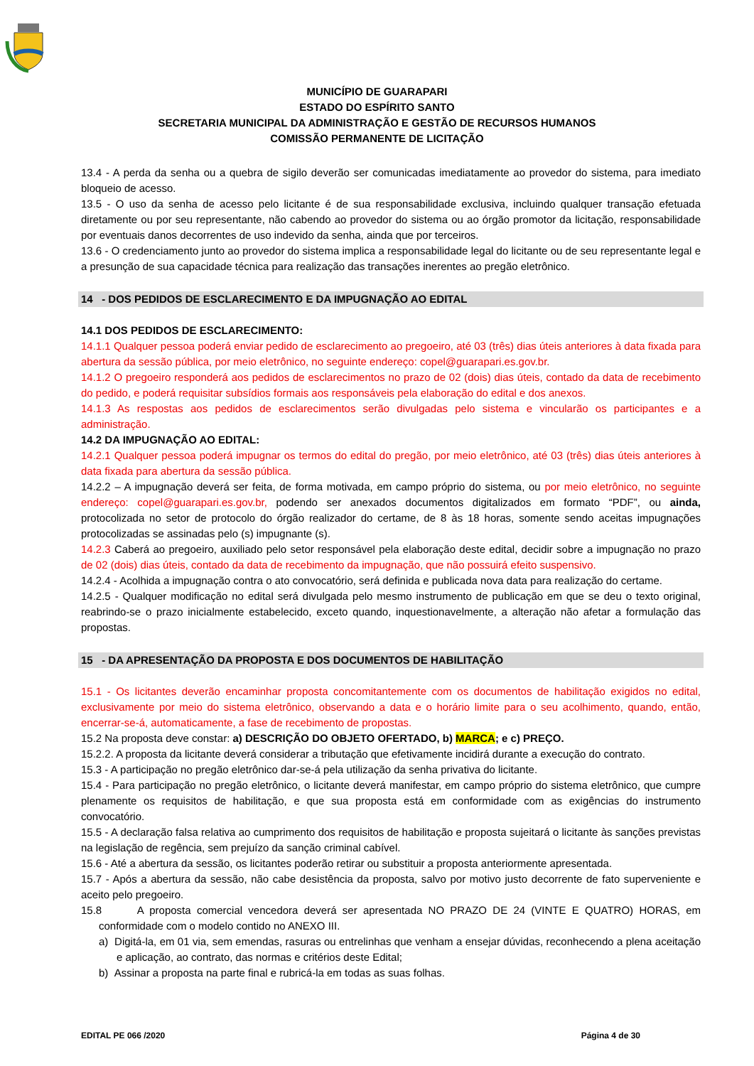MUNICÍPIO DE GUARAPARI
ESTADO DO ESPÍRITO SANTO
SECRETARIA MUNICIPAL DA ADMINISTRAÇÃO E GESTÃO DE RECURSOS HUMANOS
COMISSÃO PERMANENTE DE LICITAÇÃO
13.4 - A perda da senha ou a quebra de sigilo deverão ser comunicadas imediatamente ao provedor do sistema, para imediato bloqueio de acesso.
13.5 - O uso da senha de acesso pelo licitante é de sua responsabilidade exclusiva, incluindo qualquer transação efetuada diretamente ou por seu representante, não cabendo ao provedor do sistema ou ao órgão promotor da licitação, responsabilidade por eventuais danos decorrentes de uso indevido da senha, ainda que por terceiros.
13.6 - O credenciamento junto ao provedor do sistema implica a responsabilidade legal do licitante ou de seu representante legal e a presunção de sua capacidade técnica para realização das transações inerentes ao pregão eletrônico.
14 - DOS PEDIDOS DE ESCLARECIMENTO E DA IMPUGNAÇÃO AO EDITAL
14.1 DOS PEDIDOS DE ESCLARECIMENTO:
14.1.1 Qualquer pessoa poderá enviar pedido de esclarecimento ao pregoeiro, até 03 (três) dias úteis anteriores à data fixada para abertura da sessão pública, por meio eletrônico, no seguinte endereço: copel@guarapari.es.gov.br.
14.1.2 O pregoeiro responderá aos pedidos de esclarecimentos no prazo de 02 (dois) dias úteis, contado da data de recebimento do pedido, e poderá requisitar subsídios formais aos responsáveis pela elaboração do edital e dos anexos.
14.1.3 As respostas aos pedidos de esclarecimentos serão divulgadas pelo sistema e vincularão os participantes e a administração.
14.2 DA IMPUGNAÇÃO AO EDITAL:
14.2.1 Qualquer pessoa poderá impugnar os termos do edital do pregão, por meio eletrônico, até 03 (três) dias úteis anteriores à data fixada para abertura da sessão pública.
14.2.2 – A impugnação deverá ser feita, de forma motivada, em campo próprio do sistema, ou por meio eletrônico, no seguinte endereço: copel@guarapari.es.gov.br, podendo ser anexados documentos digitalizados em formato “PDF”, ou ainda, protocolizada no setor de protocolo do órgão realizador do certame, de 8 às 18 horas, somente sendo aceitas impugnações protocolizadas se assinadas pelo (s) impugnante (s).
14.2.3 Caberá ao pregoeiro, auxiliado pelo setor responsável pela elaboração deste edital, decidir sobre a impugnação no prazo de 02 (dois) dias úteis, contado da data de recebimento da impugnação, que não possuirá efeito suspensivo.
14.2.4 - Acolhida a impugnação contra o ato convocatório, será definida e publicada nova data para realização do certame.
14.2.5 - Qualquer modificação no edital será divulgada pelo mesmo instrumento de publicação em que se deu o texto original, reabrindo-se o prazo inicialmente estabelecido, exceto quando, inquestionavelmente, a alteração não afetar a formulação das propostas.
15 - DA APRESENTAÇÃO DA PROPOSTA E DOS DOCUMENTOS DE HABILITAÇÃO
15.1 - Os licitantes deverão encaminhar proposta concomitantemente com os documentos de habilitação exigidos no edital, exclusivamente por meio do sistema eletrônico, observando a data e o horário limite para o seu acolhimento, quando, então, encerrar-se-á, automaticamente, a fase de recebimento de propostas.
15.2 Na proposta deve constar: a) DESCRIÇÃO DO OBJETO OFERTADO, b) MARCA; e c) PREÇO.
15.2.2. A proposta da licitante deverá considerar a tributação que efetivamente incidirá durante a execução do contrato.
15.3 - A participação no pregão eletrônico dar-se-á pela utilização da senha privativa do licitante.
15.4 - Para participação no pregão eletrônico, o licitante deverá manifestar, em campo próprio do sistema eletrônico, que cumpre plenamente os requisitos de habilitação, e que sua proposta está em conformidade com as exigências do instrumento convocatório.
15.5 - A declaração falsa relativa ao cumprimento dos requisitos de habilitação e proposta sujeitará o licitante às sanções previstas na legislação de regência, sem prejuízo da sanção criminal cabível.
15.6 - Até a abertura da sessão, os licitantes poderão retirar ou substituir a proposta anteriormente apresentada.
15.7 - Após a abertura da sessão, não cabe desistência da proposta, salvo por motivo justo decorrente de fato superveniente e aceito pelo pregoeiro.
15.8 A proposta comercial vencedora deverá ser apresentada NO PRAZO DE 24 (VINTE E QUATRO) HORAS, em conformidade com o modelo contido no ANEXO III.
a) Digitá-la, em 01 via, sem emendas, rasuras ou entrelinhas que venham a ensejar dúvidas, reconhecendo a plena aceitação e aplicação, ao contrato, das normas e critérios deste Edital;
b) Assinar a proposta na parte final e rubricá-la em todas as suas folhas.
EDITAL PE 066 /2020 Página 4 de 30